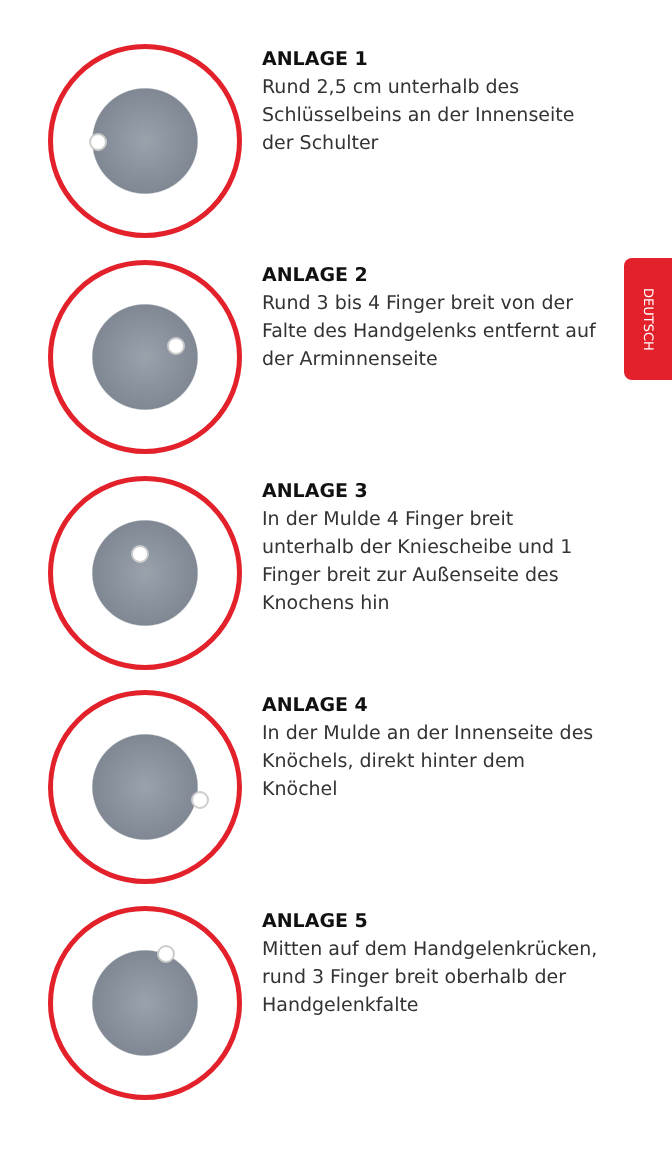DEUTSCH
ANLAGE 1
Rund 2,5 cm unterhalb des Schlüsselbeins an der Innenseite der Schulter
ANLAGE 2
Rund 3 bis 4 Finger breit von der Falte des Handgelenks entfernt auf der Arminnenseite
ANLAGE 3
In der Mulde 4 Finger breit unterhalb der Kniescheibe und 1 Finger breit zur Außenseite des Knochens hin
ANLAGE 4
In der Mulde an der Innenseite des Knöchels, direkt hinter dem Knöchel
ANLAGE 5
Mitten auf dem Handgelenkrücken, rund 3 Finger breit oberhalb der Handgelenkfalte